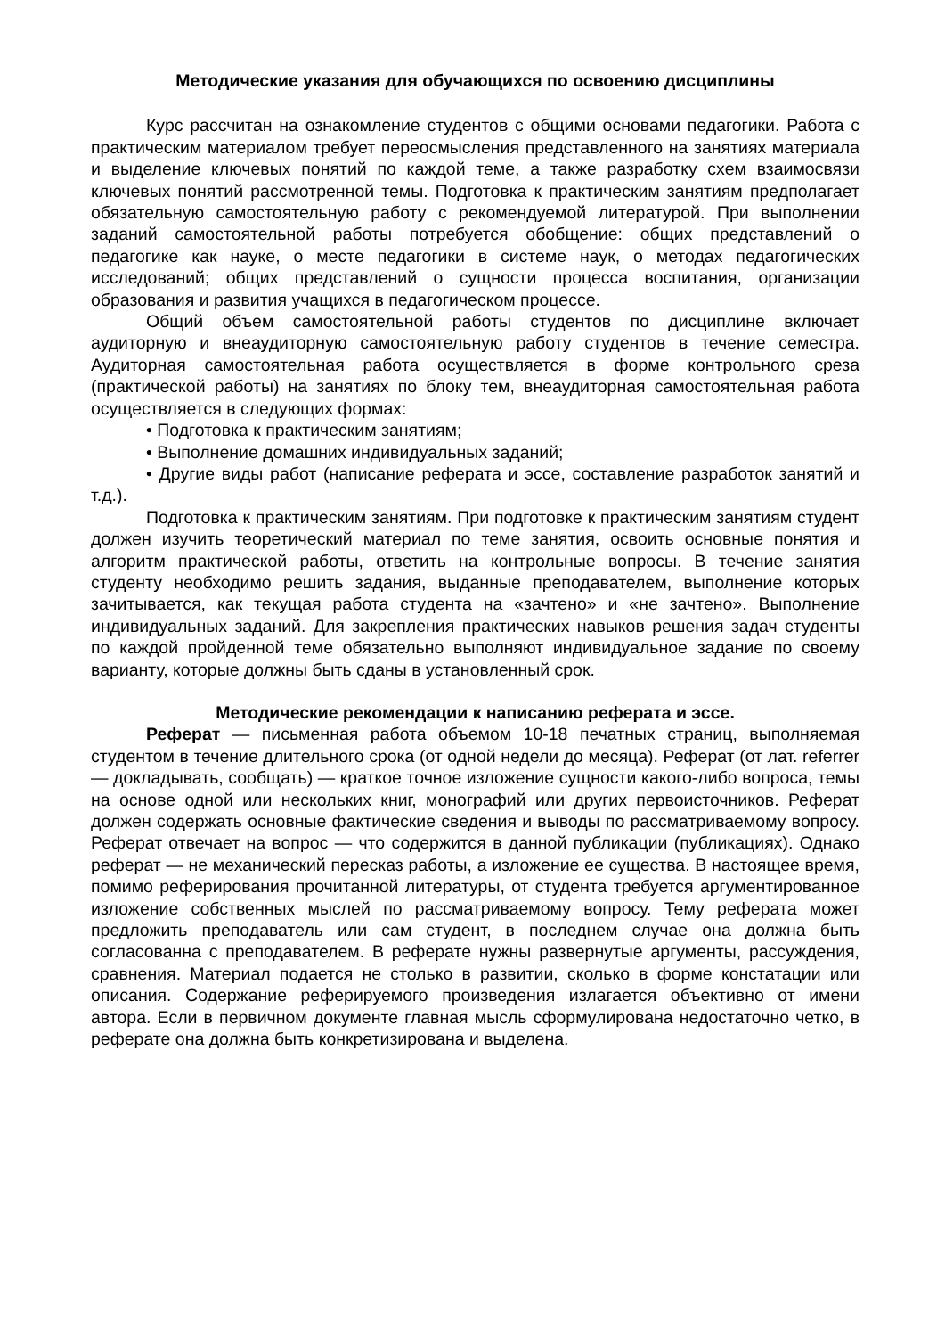Методические указания для обучающихся по освоению дисциплины
Курс рассчитан на ознакомление студентов с общими основами педагогики. Работа с практическим материалом требует переосмысления представленного на занятиях материала и выделение ключевых понятий по каждой теме, а также разработку схем взаимосвязи ключевых понятий рассмотренной темы. Подготовка к практическим занятиям предполагает обязательную самостоятельную работу с рекомендуемой литературой. При выполнении заданий самостоятельной работы потребуется обобщение: общих представлений о педагогике как науке, о месте педагогики в системе наук, о методах педагогических исследований; общих представлений о сущности процесса воспитания, организации образования и развития учащихся в педагогическом процессе.
Общий объем самостоятельной работы студентов по дисциплине включает аудиторную и внеаудиторную самостоятельную работу студентов в течение семестра. Аудиторная самостоятельная работа осуществляется в форме контрольного среза (практической работы) на занятиях по блоку тем, внеаудиторная самостоятельная работа осуществляется в следующих формах:
• Подготовка к практическим занятиям;
• Выполнение домашних индивидуальных заданий;
• Другие виды работ (написание реферата и эссе, составление разработок занятий и т.д.).
Подготовка к практическим занятиям. При подготовке к практическим занятиям студент должен изучить теоретический материал по теме занятия, освоить основные понятия и алгоритм практической работы, ответить на контрольные вопросы. В течение занятия студенту необходимо решить задания, выданные преподавателем, выполнение которых зачитывается, как текущая работа студента на «зачтено» и «не зачтено». Выполнение индивидуальных заданий. Для закрепления практических навыков решения задач студенты по каждой пройденной теме обязательно выполняют индивидуальное задание по своему варианту, которые должны быть сданы в установленный срок.
Методические рекомендации к написанию реферата и эссе.
Реферат — письменная работа объемом 10-18 печатных страниц, выполняемая студентом в течение длительного срока (от одной недели до месяца). Реферат (от лат. referrer — докладывать, сообщать) — краткое точное изложение сущности какого-либо вопроса, темы на основе одной или нескольких книг, монографий или других первоисточников. Реферат должен содержать основные фактические сведения и выводы по рассматриваемому вопросу. Реферат отвечает на вопрос — что содержится в данной публикации (публикациях). Однако реферат — не механический пересказ работы, а изложение ее существа. В настоящее время, помимо реферирования прочитанной литературы, от студента требуется аргументированное изложение собственных мыслей по рассматриваемому вопросу. Тему реферата может предложить преподаватель или сам студент, в последнем случае она должна быть согласованна с преподавателем. В реферате нужны развернутые аргументы, рассуждения, сравнения. Материал подается не столько в развитии, сколько в форме констатации или описания. Содержание реферируемого произведения излагается объективно от имени автора. Если в первичном документе главная мысль сформулирована недостаточно четко, в реферате она должна быть конкретизирована и выделена.